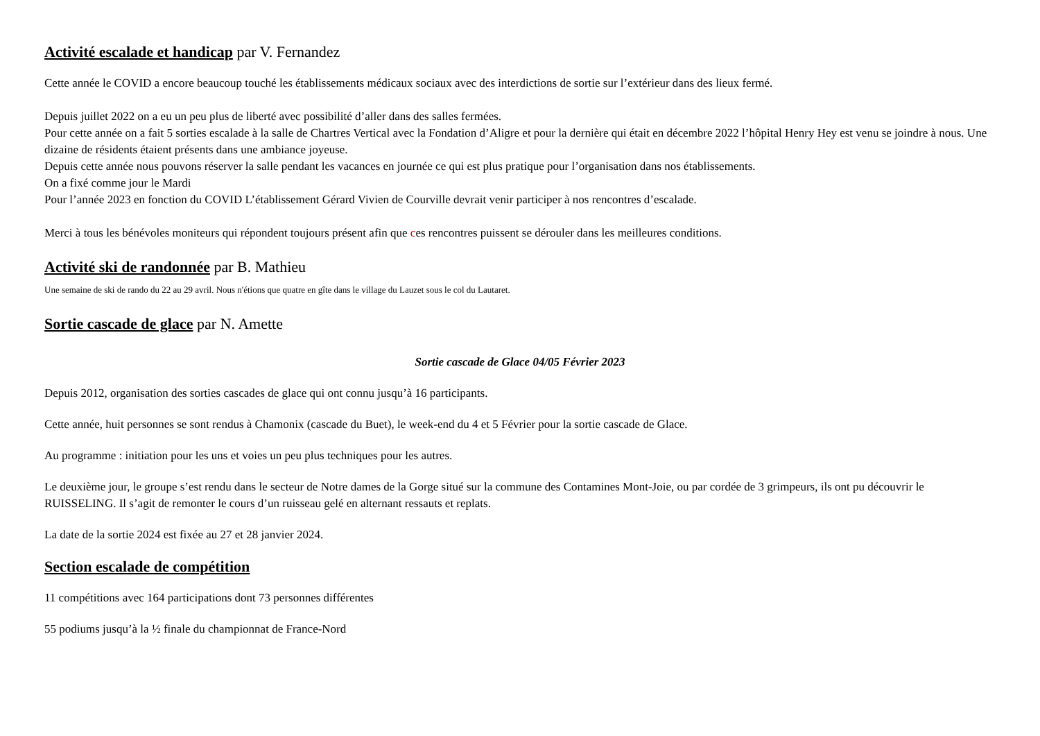Activité escalade et handicap par V. Fernandez
Cette année le COVID a encore beaucoup touché les établissements médicaux sociaux avec des interdictions de sortie sur l’extérieur dans des lieux fermé.
Depuis juillet 2022 on a eu un peu plus de liberté avec possibilité d’aller dans des salles fermées.
Pour cette année on a fait 5 sorties escalade à la salle de Chartres Vertical avec la Fondation d’Aligre et pour la dernière qui était en décembre 2022 l’hôpital Henry Hey est venu se joindre à nous. Une dizaine de résidents étaient présents dans une ambiance joyeuse.
Depuis cette année nous pouvons réserver la salle pendant les vacances en journée ce qui est plus pratique pour l’organisation dans nos établissements.
On a fixé comme jour le Mardi
Pour l’année 2023 en fonction du COVID L’établissement Gérard Vivien de Courville devrait venir participer à nos rencontres d’escalade.
Merci à tous les bénévoles moniteurs qui répondent toujours présent afin que ces rencontres puissent se dérouler dans les meilleures conditions.
Activité ski de randonnée par B. Mathieu
Une semaine de ski de rando du 22 au 29 avril. Nous n'étions que quatre en gîte dans le village du Lauzet sous le col du Lautaret.
Sortie cascade de glace par N. Amette
Sortie cascade de Glace 04/05 Février 2023
Depuis 2012, organisation des sorties cascades de glace qui ont connu jusqu’à 16 participants.
Cette année, huit personnes se sont rendus à Chamonix (cascade du Buet), le week-end du 4 et 5 Février pour la sortie cascade de Glace.
Au programme : initiation pour les uns et voies un peu plus techniques pour les autres.
Le deuxième jour, le groupe s’est rendu dans le secteur de Notre dames de la Gorge situé sur la commune des Contamines Mont-Joie, ou par cordée de 3 grimpeurs, ils ont pu découvrir le RUISSELING. Il s’agit de remonter le cours d’un ruisseau gelé en alternant ressauts et replats.
La date de la sortie 2024 est fixée au 27 et 28 janvier 2024.
Section escalade de compétition
11 compétitions avec 164 participations dont 73 personnes différentes
55 podiums jusqu’à la ½ finale du championnat de France-Nord